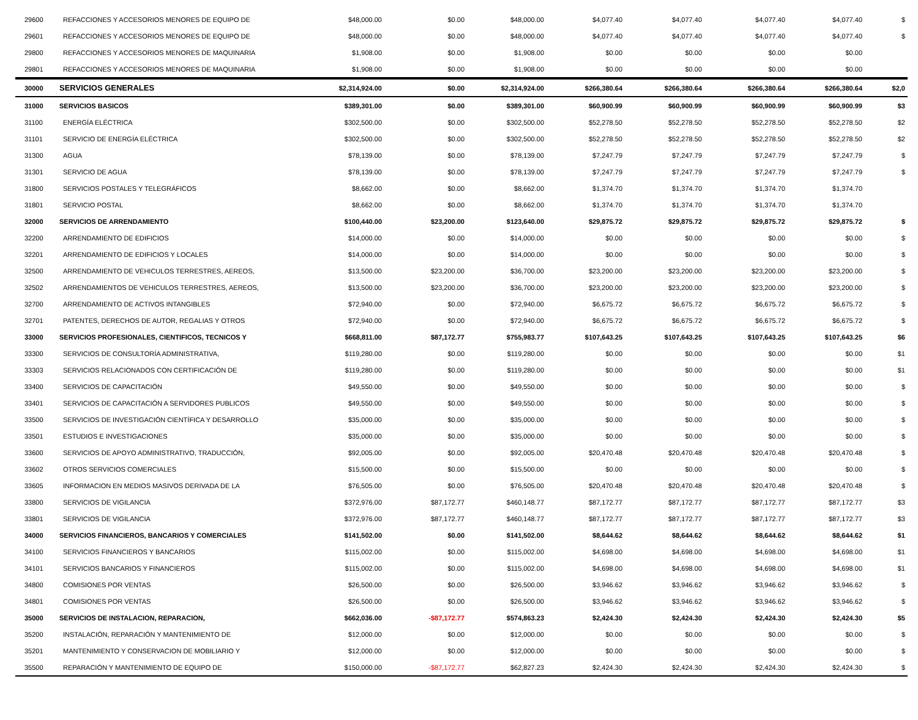| 29600 | REFACCIONES Y ACCESORIOS MENORES DE EQUIPO DE | $48,000.00 | $0.00 | $48,000.00 | $4,077.40 | $4,077.40 | $4,077.40 | $4,077.40 | $ |
| 29601 | REFACCIONES Y ACCESORIOS MENORES DE EQUIPO DE | $48,000.00 | $0.00 | $48,000.00 | $4,077.40 | $4,077.40 | $4,077.40 | $4,077.40 | $ |
| 29800 | REFACCIONES Y ACCESORIOS MENORES DE MAQUINARIA | $1,908.00 | $0.00 | $1,908.00 | $0.00 | $0.00 | $0.00 | $0.00 | |
| 29801 | REFACCIONES Y ACCESORIOS MENORES DE MAQUINARIA | $1,908.00 | $0.00 | $1,908.00 | $0.00 | $0.00 | $0.00 | $0.00 | |
| 30000 | SERVICIOS GENERALES | $2,314,924.00 | $0.00 | $2,314,924.00 | $266,380.64 | $266,380.64 | $266,380.64 | $266,380.64 | $2,0 |
| 31000 | SERVICIOS BASICOS | $389,301.00 | $0.00 | $389,301.00 | $60,900.99 | $60,900.99 | $60,900.99 | $60,900.99 | $3 |
| 31100 | ENERGÍA ELÉCTRICA | $302,500.00 | $0.00 | $302,500.00 | $52,278.50 | $52,278.50 | $52,278.50 | $52,278.50 | $2 |
| 31101 | SERVICIO DE ENERGÍA ELÉCTRICA | $302,500.00 | $0.00 | $302,500.00 | $52,278.50 | $52,278.50 | $52,278.50 | $52,278.50 | $2 |
| 31300 | AGUA | $78,139.00 | $0.00 | $78,139.00 | $7,247.79 | $7,247.79 | $7,247.79 | $7,247.79 | $ |
| 31301 | SERVICIO DE AGUA | $78,139.00 | $0.00 | $78,139.00 | $7,247.79 | $7,247.79 | $7,247.79 | $7,247.79 | $ |
| 31800 | SERVICIOS POSTALES Y TELEGRÁFICOS | $8,662.00 | $0.00 | $8,662.00 | $1,374.70 | $1,374.70 | $1,374.70 | $1,374.70 | |
| 31801 | SERVICIO POSTAL | $8,662.00 | $0.00 | $8,662.00 | $1,374.70 | $1,374.70 | $1,374.70 | $1,374.70 | |
| 32000 | SERVICIOS DE ARRENDAMIENTO | $100,440.00 | $23,200.00 | $123,640.00 | $29,875.72 | $29,875.72 | $29,875.72 | $29,875.72 | $ |
| 32200 | ARRENDAMIENTO DE EDIFICIOS | $14,000.00 | $0.00 | $14,000.00 | $0.00 | $0.00 | $0.00 | $0.00 | $ |
| 32201 | ARRENDAMIENTO DE EDIFICIOS Y LOCALES | $14,000.00 | $0.00 | $14,000.00 | $0.00 | $0.00 | $0.00 | $0.00 | $ |
| 32500 | ARRENDAMIENTO DE VEHICULOS TERRESTRES, AEREOS, | $13,500.00 | $23,200.00 | $36,700.00 | $23,200.00 | $23,200.00 | $23,200.00 | $23,200.00 | $ |
| 32502 | ARRENDAMIENTOS DE VEHICULOS TERRESTRES, AEREOS, | $13,500.00 | $23,200.00 | $36,700.00 | $23,200.00 | $23,200.00 | $23,200.00 | $23,200.00 | $ |
| 32700 | ARRENDAMIENTO DE ACTIVOS INTANGIBLES | $72,940.00 | $0.00 | $72,940.00 | $6,675.72 | $6,675.72 | $6,675.72 | $6,675.72 | $ |
| 32701 | PATENTES, DERECHOS DE AUTOR, REGALIAS Y OTROS | $72,940.00 | $0.00 | $72,940.00 | $6,675.72 | $6,675.72 | $6,675.72 | $6,675.72 | $ |
| 33000 | SERVICIOS PROFESIONALES, CIENTIFICOS, TECNICOS Y | $668,811.00 | $87,172.77 | $755,983.77 | $107,643.25 | $107,643.25 | $107,643.25 | $107,643.25 | $6 |
| 33300 | SERVICIOS DE CONSULTORÍA ADMINISTRATIVA, | $119,280.00 | $0.00 | $119,280.00 | $0.00 | $0.00 | $0.00 | $0.00 | $1 |
| 33303 | SERVICIOS RELACIONADOS CON CERTIFICACIÓN DE | $119,280.00 | $0.00 | $119,280.00 | $0.00 | $0.00 | $0.00 | $0.00 | $1 |
| 33400 | SERVICIOS DE CAPACITACIÓN | $49,550.00 | $0.00 | $49,550.00 | $0.00 | $0.00 | $0.00 | $0.00 | $ |
| 33401 | SERVICIOS DE CAPACITACIÓN A SERVIDORES PUBLICOS | $49,550.00 | $0.00 | $49,550.00 | $0.00 | $0.00 | $0.00 | $0.00 | $ |
| 33500 | SERVICIOS DE INVESTIGACIÓN CIENTÍFICA Y DESARROLLO | $35,000.00 | $0.00 | $35,000.00 | $0.00 | $0.00 | $0.00 | $0.00 | $ |
| 33501 | ESTUDIOS E INVESTIGACIONES | $35,000.00 | $0.00 | $35,000.00 | $0.00 | $0.00 | $0.00 | $0.00 | $ |
| 33600 | SERVICIOS DE APOYO ADMINISTRATIVO, TRADUCCIÓN, | $92,005.00 | $0.00 | $92,005.00 | $20,470.48 | $20,470.48 | $20,470.48 | $20,470.48 | $ |
| 33602 | OTROS SERVICIOS COMERCIALES | $15,500.00 | $0.00 | $15,500.00 | $0.00 | $0.00 | $0.00 | $0.00 | $ |
| 33605 | INFORMACION EN MEDIOS MASIVOS DERIVADA DE LA | $76,505.00 | $0.00 | $76,505.00 | $20,470.48 | $20,470.48 | $20,470.48 | $20,470.48 | $ |
| 33800 | SERVICIOS DE VIGILANCIA | $372,976.00 | $87,172.77 | $460,148.77 | $87,172.77 | $87,172.77 | $87,172.77 | $87,172.77 | $3 |
| 33801 | SERVICIOS DE VIGILANCIA | $372,976.00 | $87,172.77 | $460,148.77 | $87,172.77 | $87,172.77 | $87,172.77 | $87,172.77 | $3 |
| 34000 | SERVICIOS FINANCIEROS, BANCARIOS Y COMERCIALES | $141,502.00 | $0.00 | $141,502.00 | $8,644.62 | $8,644.62 | $8,644.62 | $8,644.62 | $1 |
| 34100 | SERVICIOS FINANCIEROS Y BANCARIOS | $115,002.00 | $0.00 | $115,002.00 | $4,698.00 | $4,698.00 | $4,698.00 | $4,698.00 | $1 |
| 34101 | SERVICIOS BANCARIOS Y FINANCIEROS | $115,002.00 | $0.00 | $115,002.00 | $4,698.00 | $4,698.00 | $4,698.00 | $4,698.00 | $1 |
| 34800 | COMISIONES POR VENTAS | $26,500.00 | $0.00 | $26,500.00 | $3,946.62 | $3,946.62 | $3,946.62 | $3,946.62 | $ |
| 34801 | COMISIONES POR VENTAS | $26,500.00 | $0.00 | $26,500.00 | $3,946.62 | $3,946.62 | $3,946.62 | $3,946.62 | $ |
| 35000 | SERVICIOS DE INSTALACION, REPARACION, | $662,036.00 | -$87,172.77 | $574,863.23 | $2,424.30 | $2,424.30 | $2,424.30 | $2,424.30 | $5 |
| 35200 | INSTALACIÓN, REPARACIÓN Y MANTENIMIENTO DE | $12,000.00 | $0.00 | $12,000.00 | $0.00 | $0.00 | $0.00 | $0.00 | $ |
| 35201 | MANTENIMIENTO Y CONSERVACION DE MOBILIARIO Y | $12,000.00 | $0.00 | $12,000.00 | $0.00 | $0.00 | $0.00 | $0.00 | $ |
| 35500 | REPARACIÓN Y MANTENIMIENTO DE EQUIPO DE | $150,000.00 | -$87,172.77 | $62,827.23 | $2,424.30 | $2,424.30 | $2,424.30 | $2,424.30 | $ |